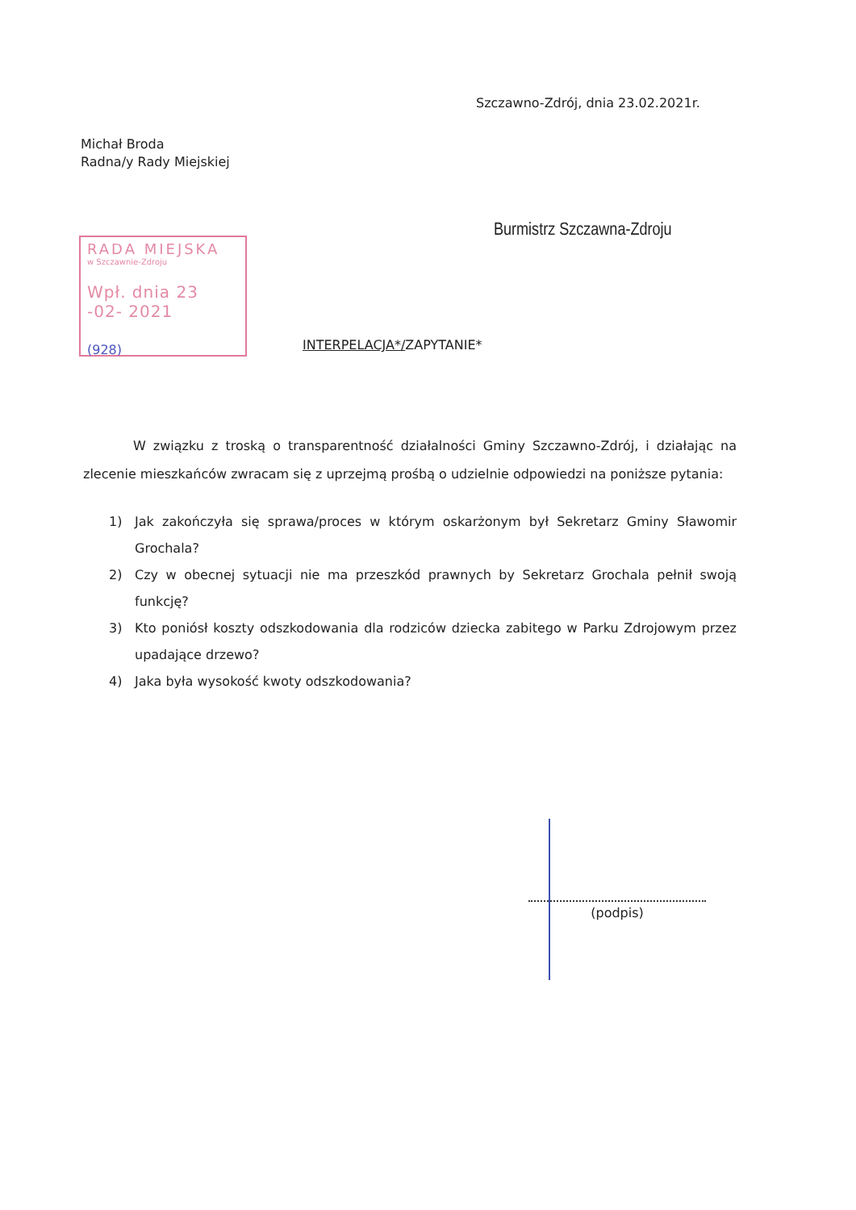Szczawno-Zdrój, dnia 23.02.2021r.
Michał Broda
Radna/y Rady Miejskiej
Burmistrz Szczawna-Zdroju
RADA MIEJSKA
w Szczawnie-Zdroju
Wpł. dnia 23 -02- 2021
(928)
INTERPELACJA*/ZAPYTANIE*
W związku z troską o transparentność działalności Gminy Szczawno-Zdrój, i działając na zlecenie mieszkańców zwracam się z uprzejmą prośbą o udzielnie odpowiedzi na poniższe pytania:
1) Jak zakończyła się sprawa/proces w którym oskarżonym był Sekretarz Gminy Sławomir Grochala?
2) Czy w obecnej sytuacji nie ma przeszkód prawnych by Sekretarz Grochala pełnił swoją funkcję?
3) Kto poniósł koszty odszkodowania dla rodziców dziecka zabitego w Parku Zdrojowym przez upadające drzewo?
4) Jaka była wysokość kwoty odszkodowania?
(podpis)